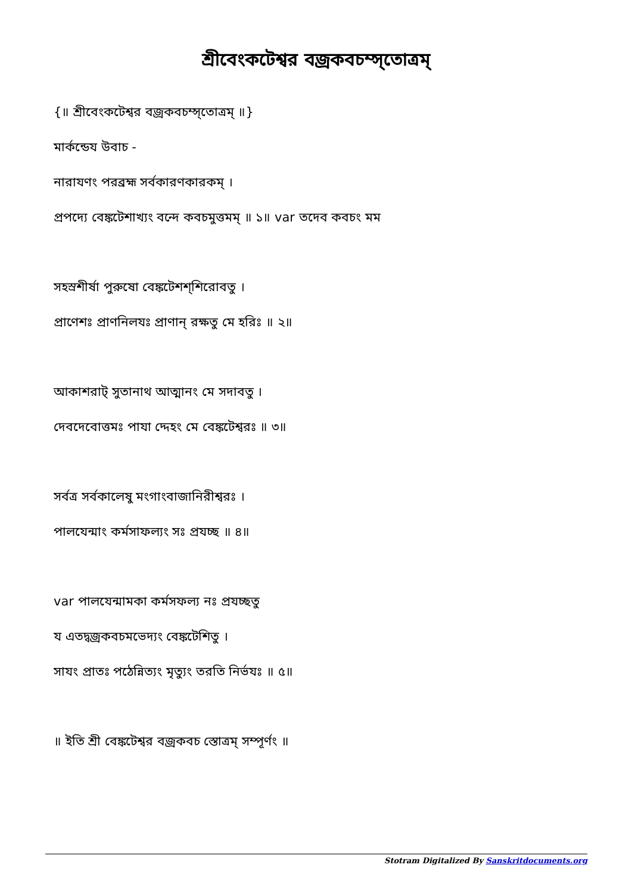শ্রীবেংকটেশ্বর বজ্রকবচম্স্তোত্রম্
{॥ শ্রীবেংকটেশ্বর বজ্রকবচম্স্তোত্রম্ ॥}
মার্কন্ডেয উবাচ -
নারাযণং পরব্রহ্ম সর্বকারণকারকম্ ।
প্রপদ্যে বেঙ্কটেশাখ্যং বন্দে কবচমুত্তমম্ ॥ ১॥ var তদেব কবচং মম
সহস্রশীর্ষা পুরুষো বেঙ্কটেশশ্শিরোবতু ।
প্রাণেশঃ প্রাণনিলযঃ প্রাণান্ রক্ষতু মে হরিঃ ॥ ২॥
আকাশরাট্ সুতানাথ আত্মানং মে সদাবতু ।
দেবদেবোত্তমঃ পাযা দ্দেহং মে বেঙ্কটেশ্বরঃ ॥ ৩॥
সর্বত্র সর্বকালেষু মংগাংবাজানিরীশ্বরঃ ।
পালযেন্মাং কর্মসাফল্যং সঃ প্রযচ্ছ ॥ ৪॥
var পালযেন্মামকা কর্মসফল্য নঃ প্রযচ্ছতু
য এতদ্বজ্রকবচমভেদ্যং বেঙ্কটেশিতু ।
সাযং প্রাতঃ পঠেন্নিত্যং মৃত্যুং তরতি নির্ভযঃ ॥ ৫॥
॥ ইতি শ্রী বেঙ্কটেশ্বর বজ্রকবচ স্তোত্রম্ সম্পূর্ণং ॥
Stotram Digitalized By Sanskritdocuments.org